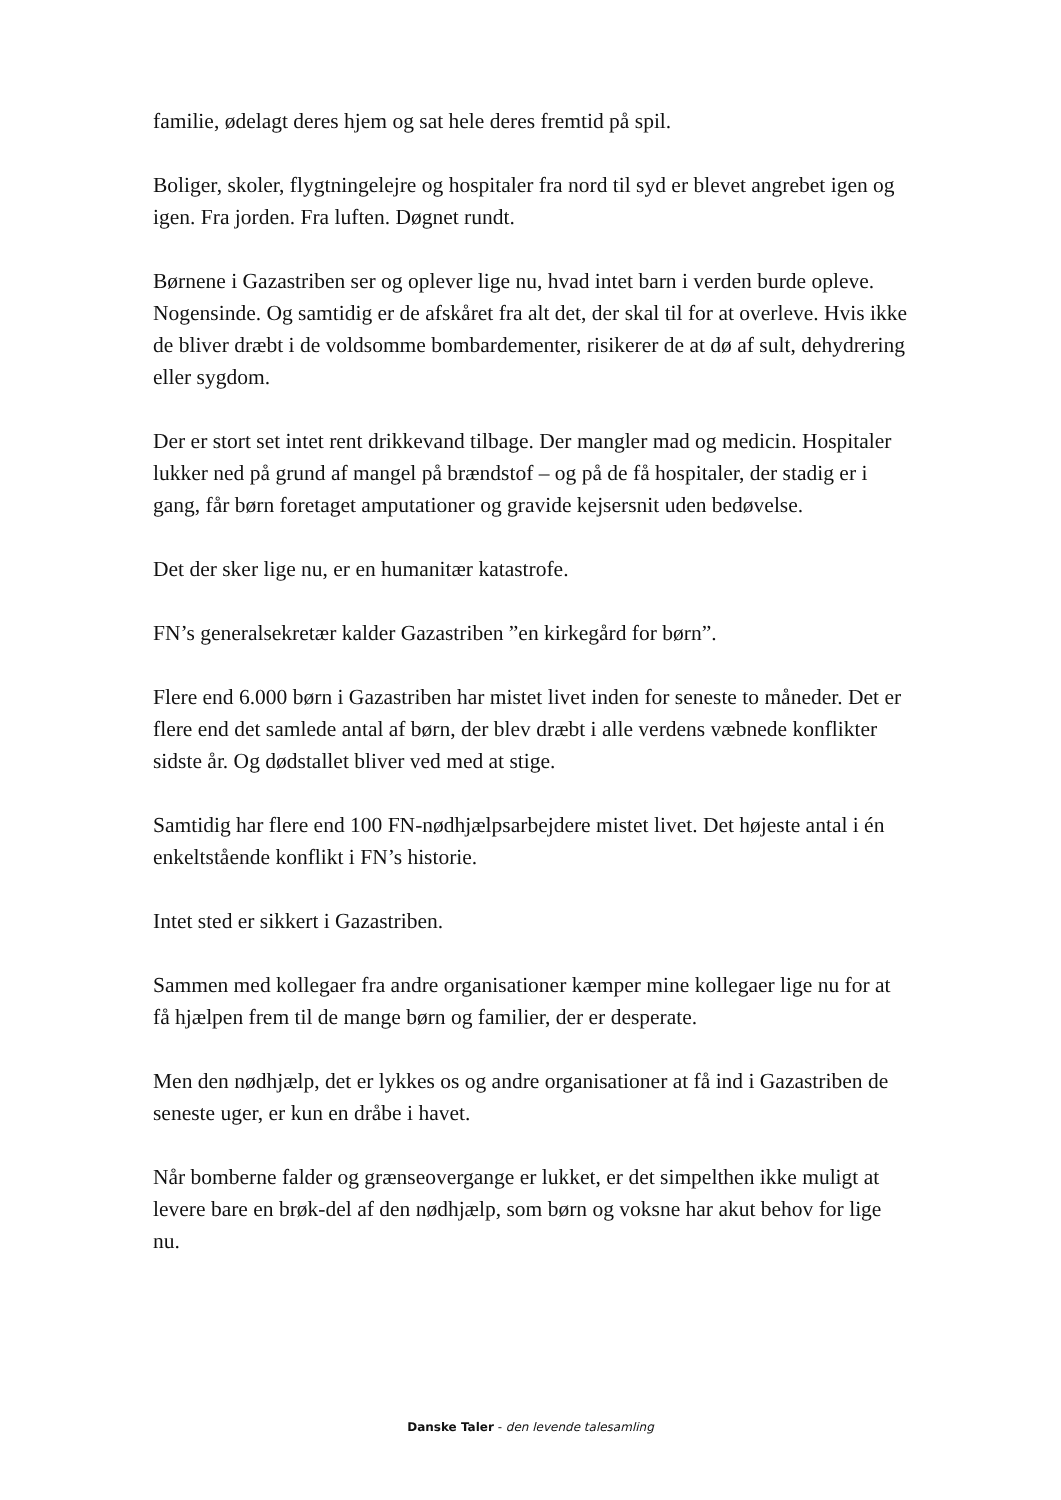familie, ødelagt deres hjem og sat hele deres fremtid på spil.
Boliger, skoler, flygtningelejre og hospitaler fra nord til syd er blevet angrebet igen og igen. Fra jorden. Fra luften. Døgnet rundt.
Børnene i Gazastriben ser og oplever lige nu, hvad intet barn i verden burde opleve. Nogensinde. Og samtidig er de afskåret fra alt det, der skal til for at overleve. Hvis ikke de bliver dræbt i de voldsomme bombardementer, risikerer de at dø af sult, dehydrering eller sygdom.
Der er stort set intet rent drikkevand tilbage. Der mangler mad og medicin. Hospitaler lukker ned på grund af mangel på brændstof – og på de få hospitaler, der stadig er i gang, får børn foretaget amputationer og gravide kejsersnit uden bedøvelse.
Det der sker lige nu, er en humanitær katastrofe.
FN’s generalsekretær kalder Gazastriben ”en kirkegård for børn”.
Flere end 6.000 børn i Gazastriben har mistet livet inden for seneste to måneder. Det er flere end det samlede antal af børn, der blev dræbt i alle verdens væbnede konflikter sidste år. Og dødstallet bliver ved med at stige.
Samtidig har flere end 100 FN-nødhjælpsarbejdere mistet livet. Det højeste antal i én enkeltstående konflikt i FN’s historie.
Intet sted er sikkert i Gazastriben.
Sammen med kollegaer fra andre organisationer kæmper mine kollegaer lige nu for at få hjælpen frem til de mange børn og familier, der er desperate.
Men den nødhjælp, det er lykkes os og andre organisationer at få ind i Gazastriben de seneste uger, er kun en dråbe i havet.
Når bomberne falder og grænseovergange er lukket, er det simpelthen ikke muligt at levere bare en brøk-del af den nødhjælp, som børn og voksne har akut behov for lige nu.
Danske Taler - den levende talesamling